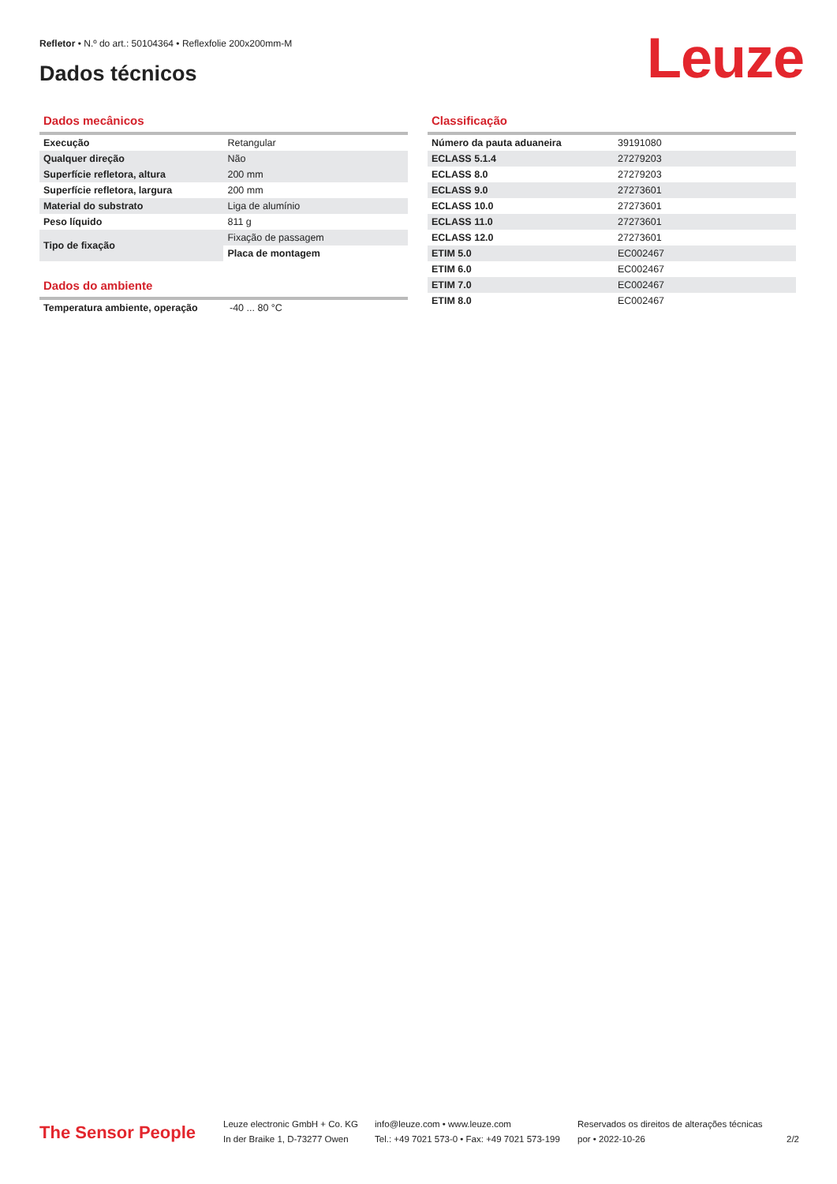Refletor • N.º do art.: 50104364 • Reflexfolie 200x200mm-M
Dados técnicos Leuze
Dados mecânicos
| Execução | Retangular |
| Qualquer direção | Não |
| Superfície refletora, altura | 200 mm |
| Superfície refletora, largura | 200 mm |
| Material do substrato | Liga de alumínio |
| Peso líquido | 811 g |
| Tipo de fixação | Fixação de passagem |
| | Placa de montagem |
Dados do ambiente
| Temperatura ambiente, operação | -40 ... 80 °C |
Classificação
| Número da pauta aduaneira | 39191080 |
| ECLASS 5.1.4 | 27279203 |
| ECLASS 8.0 | 27279203 |
| ECLASS 9.0 | 27273601 |
| ECLASS 10.0 | 27273601 |
| ECLASS 11.0 | 27273601 |
| ECLASS 12.0 | 27273601 |
| ETIM 5.0 | EC002467 |
| ETIM 6.0 | EC002467 |
| ETIM 7.0 | EC002467 |
| ETIM 8.0 | EC002467 |
The Sensor People
Leuze electronic GmbH + Co. KG
In der Braike 1, D-73277 Owen
info@leuze.com • www.leuze.com
Tel.: +49 7021 573-0 • Fax: +49 7021 573-199
Reservados os direitos de alterações técnicas
por • 2022-10-26
2/2